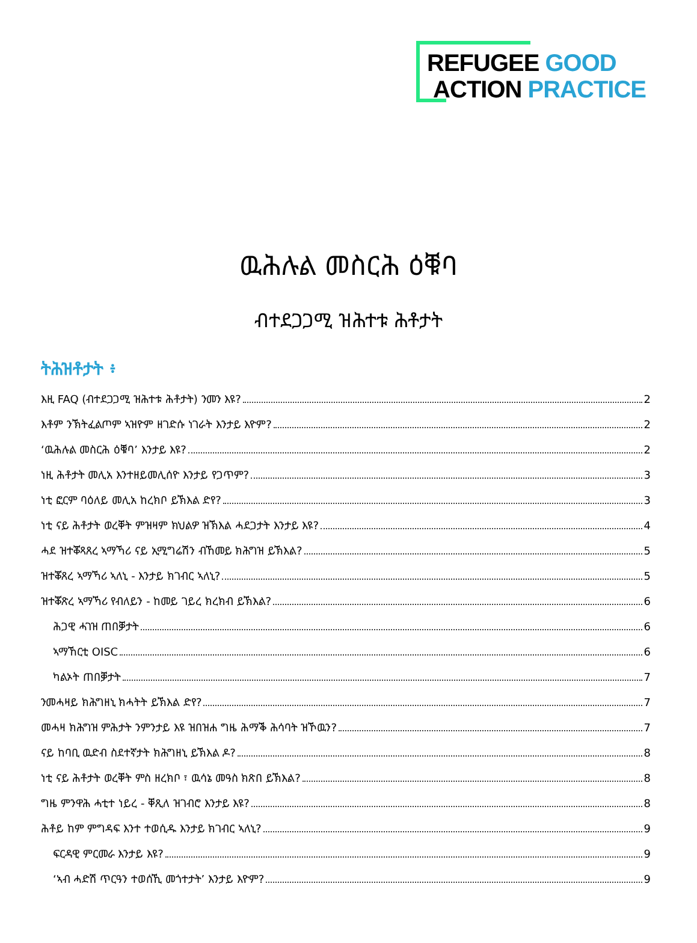REFUGEE GOOD
ACTION PRACTICE
ዉሕሉል መስርሕ ዕቑባ
ብተደጋጋሚ ዝሕተቱ ሕቶታት
ትሕዝቶታት ፥
እዚ FAQ (ብተደጋጋሚ ዝሕተቱ ሕቶታት) ንመን እዩ? 2
እቶም ንኽትፈልጦም ኣዝዮም ዘገድሱ ነገራት እንታይ እዮም? 2
‘ዉሕሉል መስርሕ ዕቑባ’ እንታይ እዩ? 2
ነዚ ሕቶታት መሊአ እንተዘይመሊሰዮ እንታይ የጋጥም? 3
ነቲ ፎርም ባዕለይ መሊአ ከረክቦ ይኽእል ድየ? 3
ነቲ ናይ ሕቶታት ወረቐት ምዝዛም ክህልዎ ዝኽእል ሓደጋታት እንታይ እዩ? 4
ሓደ ዝተቖጻጸረ ኣማኻሪ ናይ ኢሚግሬሽን ብኸመይ ክሕግዝ ይኽእል? 5
ዝተቖጸረ ኣማኻሪ ኣለኒ - እንታይ ክገብር ኣለኒ? 5
ዝተቖጽረ ኣማኻሪ የብለይን - ከመይ ገይረ ክረክብ ይኽእል? 6
ሕጋዊ ሓገዝ ጠበቓታት 6
ኣማኸርቲ OISC 6
ካልኦት ጠበቓታት 7
ንመሓዛይ ክሕግዘኒ ክሓትት ይኽእል ድየ? 7
መሓዛ ክሕግዝ ምሕታት ንምንታይ እዩ ዝበዝሐ ግዜ ሕማቕ ሕሳባት ዝኾዉን? 7
ናይ ከባቢ ዉድብ ስደተኛታት ክሕግዘኒ ይኽእል ዶ? 8
ነቲ ናይ ሕቶታት ወረቐት ምስ ዘረክቦ ፣ ዉሳኔ መዓስ ክጽበ ይኽእል? 8
ግዜ ምንዋሕ ሓቲተ ነይረ - ቐጺለ ዝገብሮ እንታይ እዩ? 8
ሕቶይ ከም ምግዳፍ እንተ ተወሲዱ እንታይ ክገብር ኣለኒ? 9
ፍርዳዊ ምርመራ እንታይ እዩ? 9
‘ኣብ ሓድሽ ጥርዓን ተወሰኺ መጎተታት’ እንታይ እዮም? 9